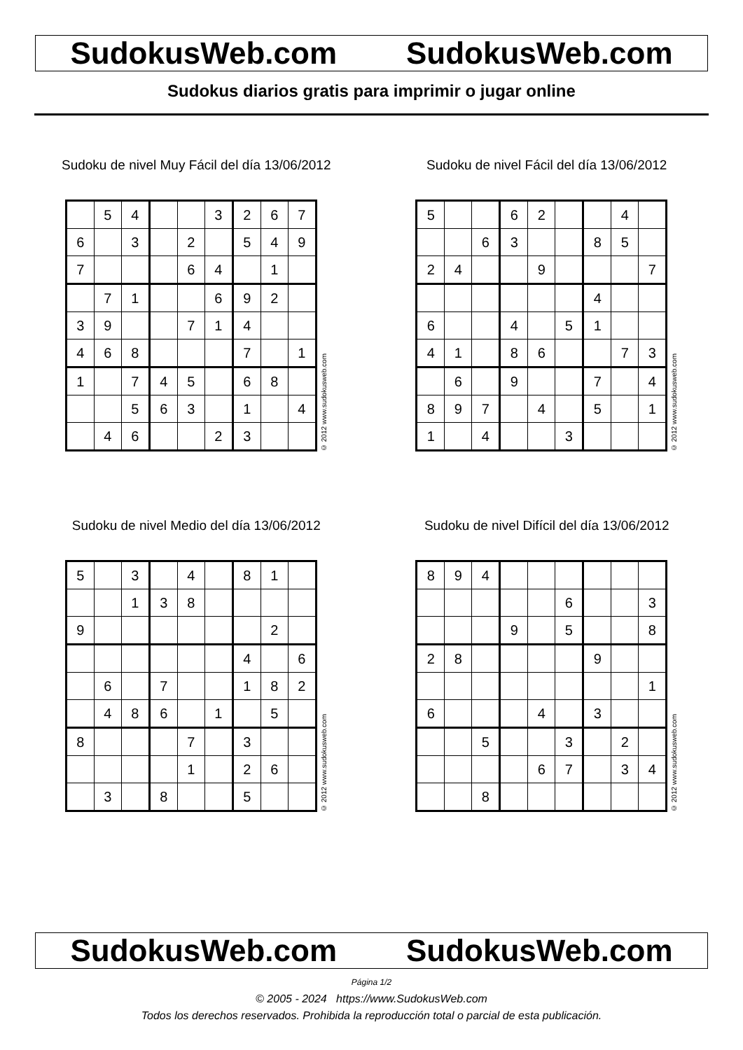SudokusWeb.com SudokusWeb.com
Sudokus diarios gratis para imprimir o jugar online
Sudoku de nivel Muy Fácil del día 13/06/2012
| | 5 | 4 | | | 3 | 2 | 6 | 7 |
| 6 | | 3 | | 2 | | 5 | 4 | 9 |
| 7 | | | | 6 | 4 | | 1 | |
| | 7 | 1 | | | 6 | 9 | 2 | |
| 3 | 9 | | | 7 | 1 | 4 | | |
| 4 | 6 | 8 | | | | 7 | | 1 |
| 1 | | 7 | 4 | 5 | | 6 | 8 | |
| | | 5 | 6 | 3 | | 1 | | 4 |
| | 4 | 6 | | | 2 | 3 | | |
© 2012 www.sudokusweb.com
Sudoku de nivel Fácil del día 13/06/2012
| 5 | | | 6 | 2 | | | 4 | |
| | | 6 | 3 | | | 8 | 5 | |
| 2 | 4 | | | 9 | | | | 7 |
| | | | | | | 4 | | |
| 6 | | | 4 | | 5 | 1 | | |
| 4 | 1 | | 8 | 6 | | | 7 | 3 |
| | 6 | | 9 | | | 7 | | 4 |
| 8 | 9 | 7 | | 4 | | 5 | | 1 |
| 1 | | 4 | | | 3 | | | |
© 2012 www.sudokusweb.com
Sudoku de nivel Medio del día 13/06/2012
| 5 | | 3 | | 4 | | 8 | 1 | |
| | | 1 | 3 | 8 | | | | |
| 9 | | | | | | | 2 | |
| | | | | | | 4 | | 6 |
| | 6 | | 7 | | | 1 | 8 | 2 |
| | 4 | 8 | 6 | | 1 | | 5 | |
| 8 | | | | 7 | | 3 | | |
| | | | | 1 | | 2 | 6 | |
| | 3 | | 8 | | | 5 | | |
© 2012 www.sudokusweb.com
Sudoku de nivel Difícil del día 13/06/2012
| 8 | 9 | 4 | | | | | | |
| | | | | | 6 | | | 3 |
| | | | 9 | | 5 | | | 8 |
| 2 | 8 | | | | | 9 | | |
| | | | | | | | | 1 |
| 6 | | | | 4 | | 3 | | |
| | | 5 | | | 3 | | 2 | |
| | | | | 6 | 7 | | 3 | 4 |
| | | 8 | | | | | | |
© 2012 www.sudokusweb.com
SudokusWeb.com SudokusWeb.com
Página 1/2
© 2005 - 2024 https://www.SudokusWeb.com
Todos los derechos reservados. Prohibida la reproducción total o parcial de esta publicación.